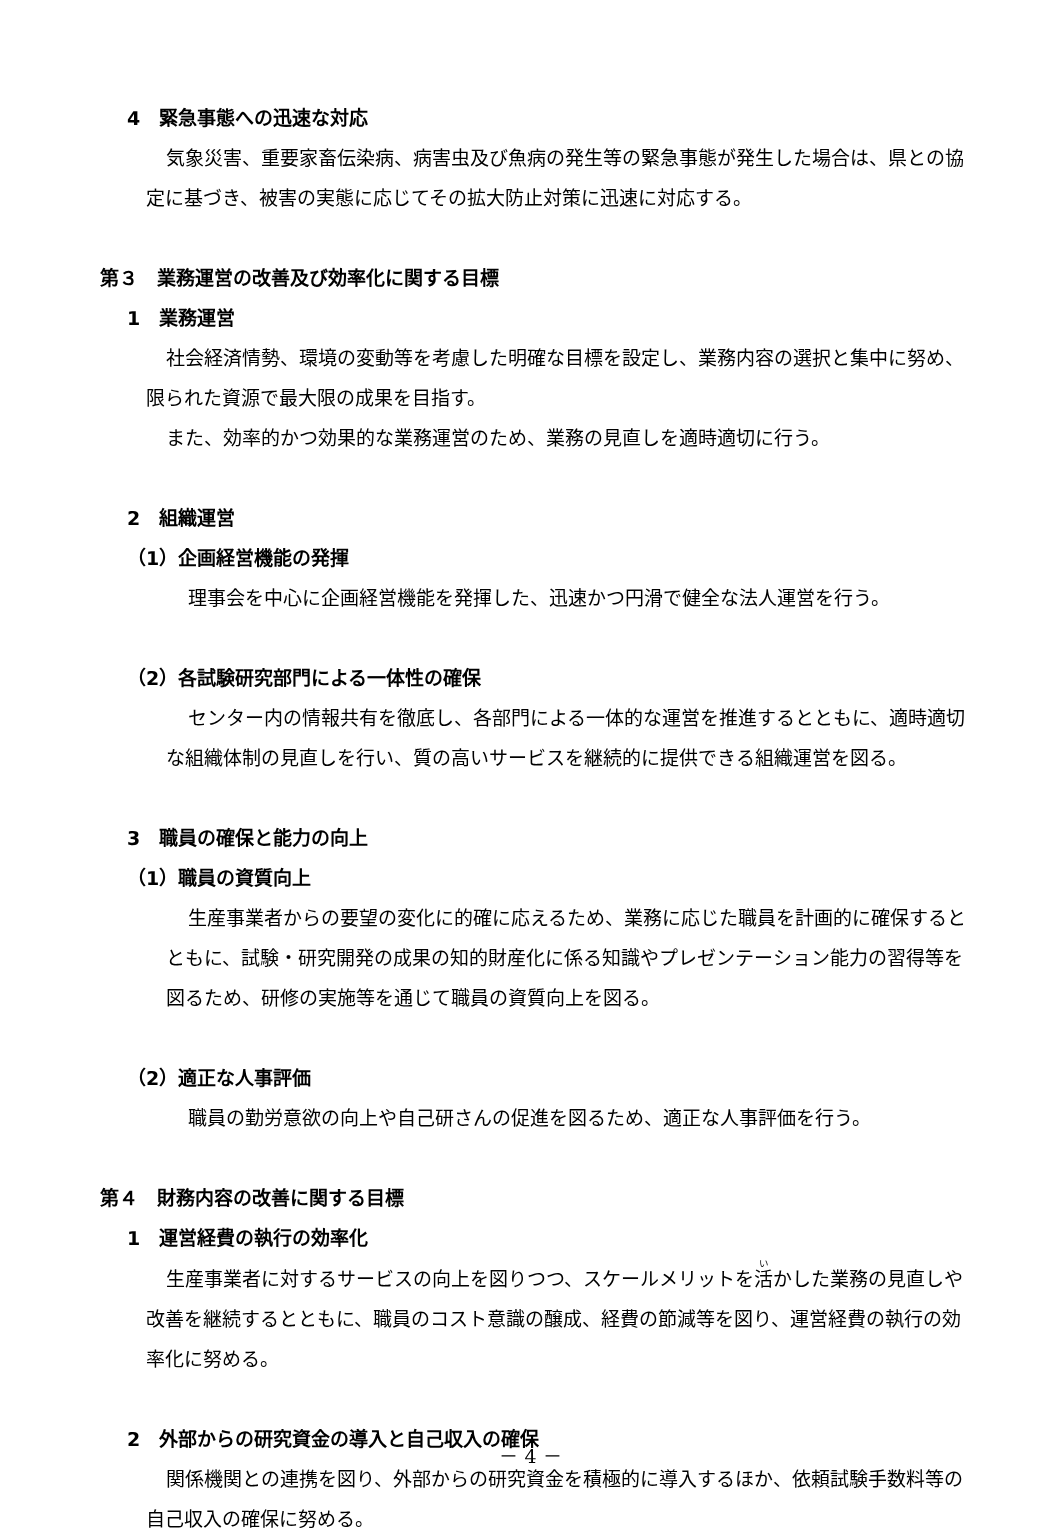4　緊急事態への迅速な対応
気象災害、重要家畜伝染病、病害虫及び魚病の発生等の緊急事態が発生した場合は、県との協定に基づき、被害の実態に応じてその拡大防止対策に迅速に対応する。
第３　業務運営の改善及び効率化に関する目標
1　業務運営
社会経済情勢、環境の変動等を考慮した明確な目標を設定し、業務内容の選択と集中に努め、限られた資源で最大限の成果を目指す。
また、効率的かつ効果的な業務運営のため、業務の見直しを適時適切に行う。
2　組織運営
（1）企画経営機能の発揮
理事会を中心に企画経営機能を発揮した、迅速かつ円滑で健全な法人運営を行う。
（2）各試験研究部門による一体性の確保
センター内の情報共有を徹底し、各部門による一体的な運営を推進するとともに、適時適切な組織体制の見直しを行い、質の高いサービスを継続的に提供できる組織運営を図る。
3　職員の確保と能力の向上
（1）職員の資質向上
生産事業者からの要望の変化に的確に応えるため、業務に応じた職員を計画的に確保するとともに、試験・研究開発の成果の知的財産化に係る知識やプレゼンテーション能力の習得等を図るため、研修の実施等を通じて職員の資質向上を図る。
（2）適正な人事評価
職員の勤労意欲の向上や自己研さんの促進を図るため、適正な人事評価を行う。
第４　財務内容の改善に関する目標
1　運営経費の執行の効率化
生産事業者に対するサービスの向上を図りつつ、スケールメリットを活かした業務の見直しや改善を継続するとともに、職員のコスト意識の醸成、経費の節減等を図り、運営経費の執行の効率化に努める。
2　外部からの研究資金の導入と自己収入の確保
関係機関との連携を図り、外部からの研究資金を積極的に導入するほか、依頼試験手数料等の自己収入の確保に努める。
－ 4 －